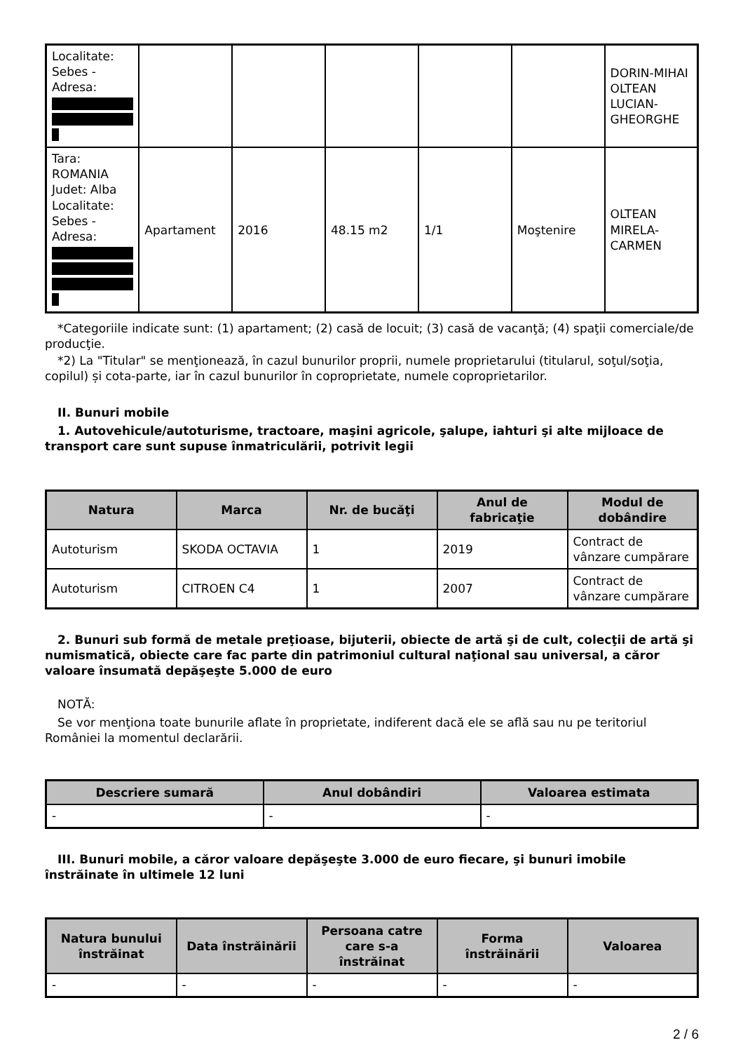| Localitate: Sebes - Adresa: | | | | | | DORIN-MIHAI OLTEAN LUCIAN-GHEORGHE |
| Tara: ROMANIA Judet: Alba Localitate: Sebes - Adresa: | Apartament | 2016 | 48.15 m2 | 1/1 | Moştenire | OLTEAN MIRELA-CARMEN |
*Categoriile indicate sunt: (1) apartament; (2) casă de locuit; (3) casă de vacanţă; (4) spaţii comerciale/de producţie.
*2) La "Titular" se menţionează, în cazul bunurilor proprii, numele proprietarului (titularul, soţul/soţia, copilul) și cota-parte, iar în cazul bunurilor în coproprietate, numele coproprietarilor.
II. Bunuri mobile
1. Autovehicule/autoturisme, tractoare, maşini agricole, şalupe, iahturi şi alte mijloace de transport care sunt supuse înmatriculării, potrivit legii
| Natura | Marca | Nr. de bucăţi | Anul de fabricaţie | Modul de dobândire |
| --- | --- | --- | --- | --- |
| Autoturism | SKODA OCTAVIA | 1 | 2019 | Contract de vânzare cumpărare |
| Autoturism | CITROEN C4 | 1 | 2007 | Contract de vânzare cumpărare |
2. Bunuri sub formă de metale preţioase, bijuterii, obiecte de artă şi de cult, colecţii de artă şi numismatică, obiecte care fac parte din patrimoniul cultural naţional sau universal, a căror valoare însumată depăşeşte 5.000 de euro
NOTĂ:
Se vor menţiona toate bunurile aflate în proprietate, indiferent dacă ele se află sau nu pe teritoriul României la momentul declarării.
| Descriere sumară | Anul dobândiri | Valoarea estimata |
| --- | --- | --- |
| - | - | - |
III. Bunuri mobile, a căror valoare depăşeşte 3.000 de euro fiecare, şi bunuri imobile înstrăinate în ultimele 12 luni
| Natura bunului înstrăinat | Data înstrăinării | Persoana catre care s-a înstrăinat | Forma înstrăinării | Valoarea |
| --- | --- | --- | --- | --- |
| - | - | - | - | - |
2 / 6